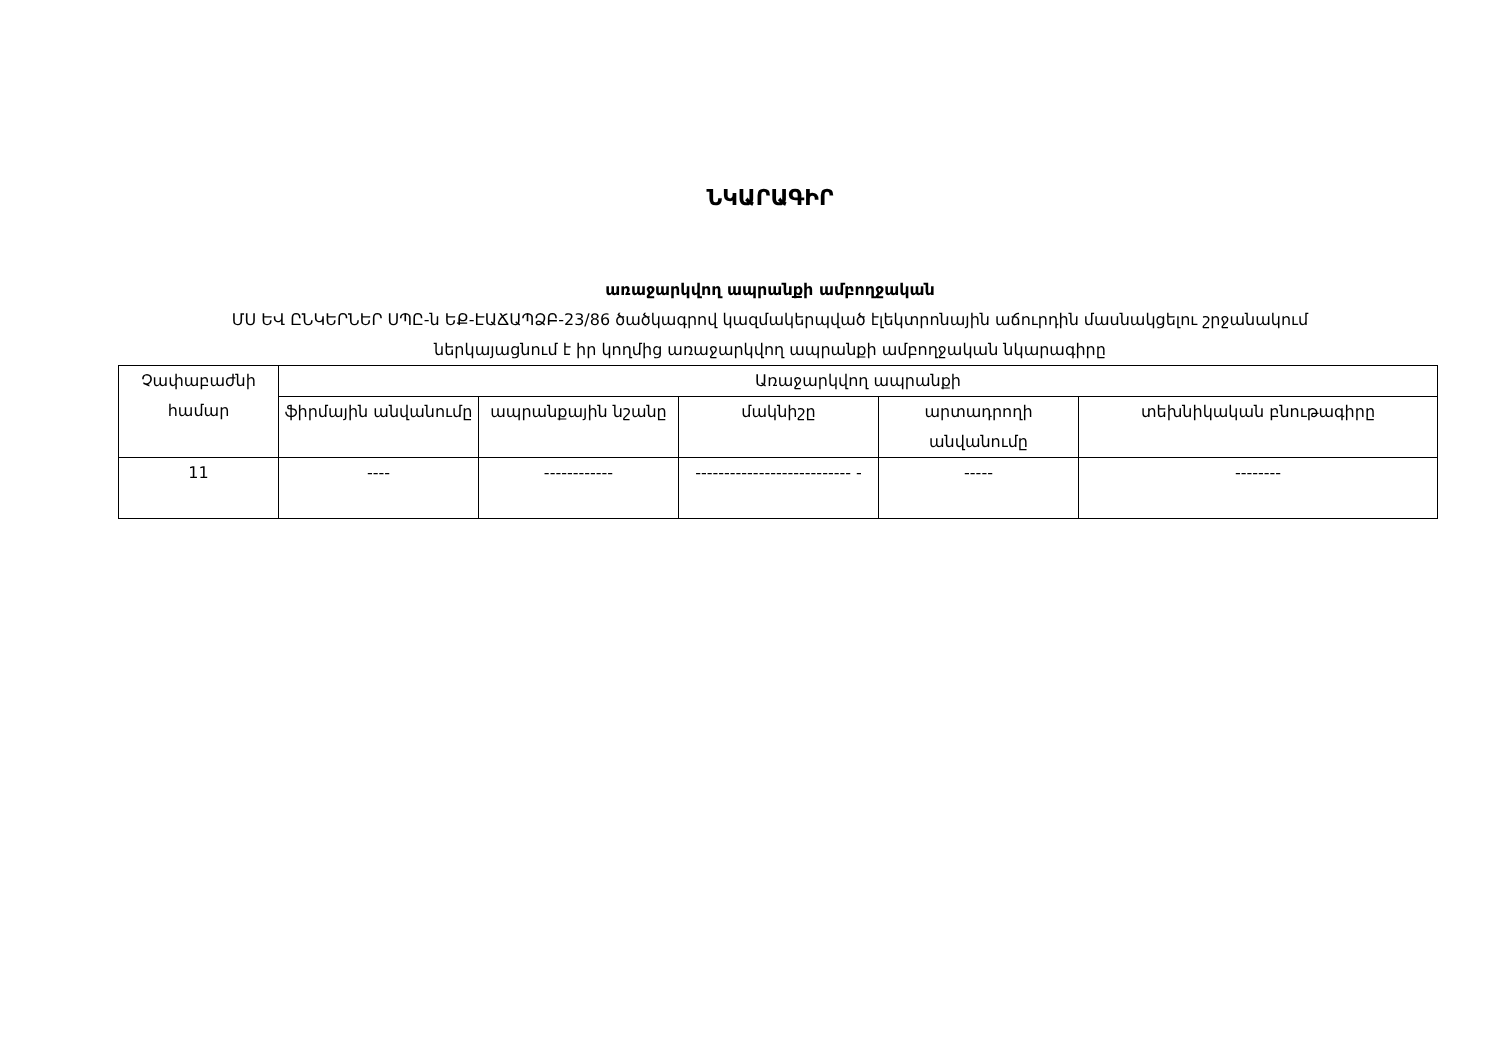ՆԿԱՐԱԳԻՐ
առաջարկվող ապրանքի ամբողջական
ՄՍ ԵՎ ԸՆԿԵՐՆԵՐ ՍՊԸ-ն ԵՔ-ԷԱՃԱՊՁԲ-23/86 ծածկագրով կազմակերպված էլեկտրոնային աճուրդին մասնակցելու շրջանակում
ներկայացնում է իր կողմից առաջարկվող ապրանքի ամբողջական նկարագիրը
| Չափաբաժնի համար | Առաջարկվող ապրանքի | | | | |
| --- | --- | --- | --- | --- | --- |
| | ֆիրմային անվանումը | ապրանքային նշանը | մակնիշը | արտադրողի անվանումը | տեխնիկական բնութագիրը |
| 11 | ---- | ------------ | --------------------------- - | ----- | -------- |